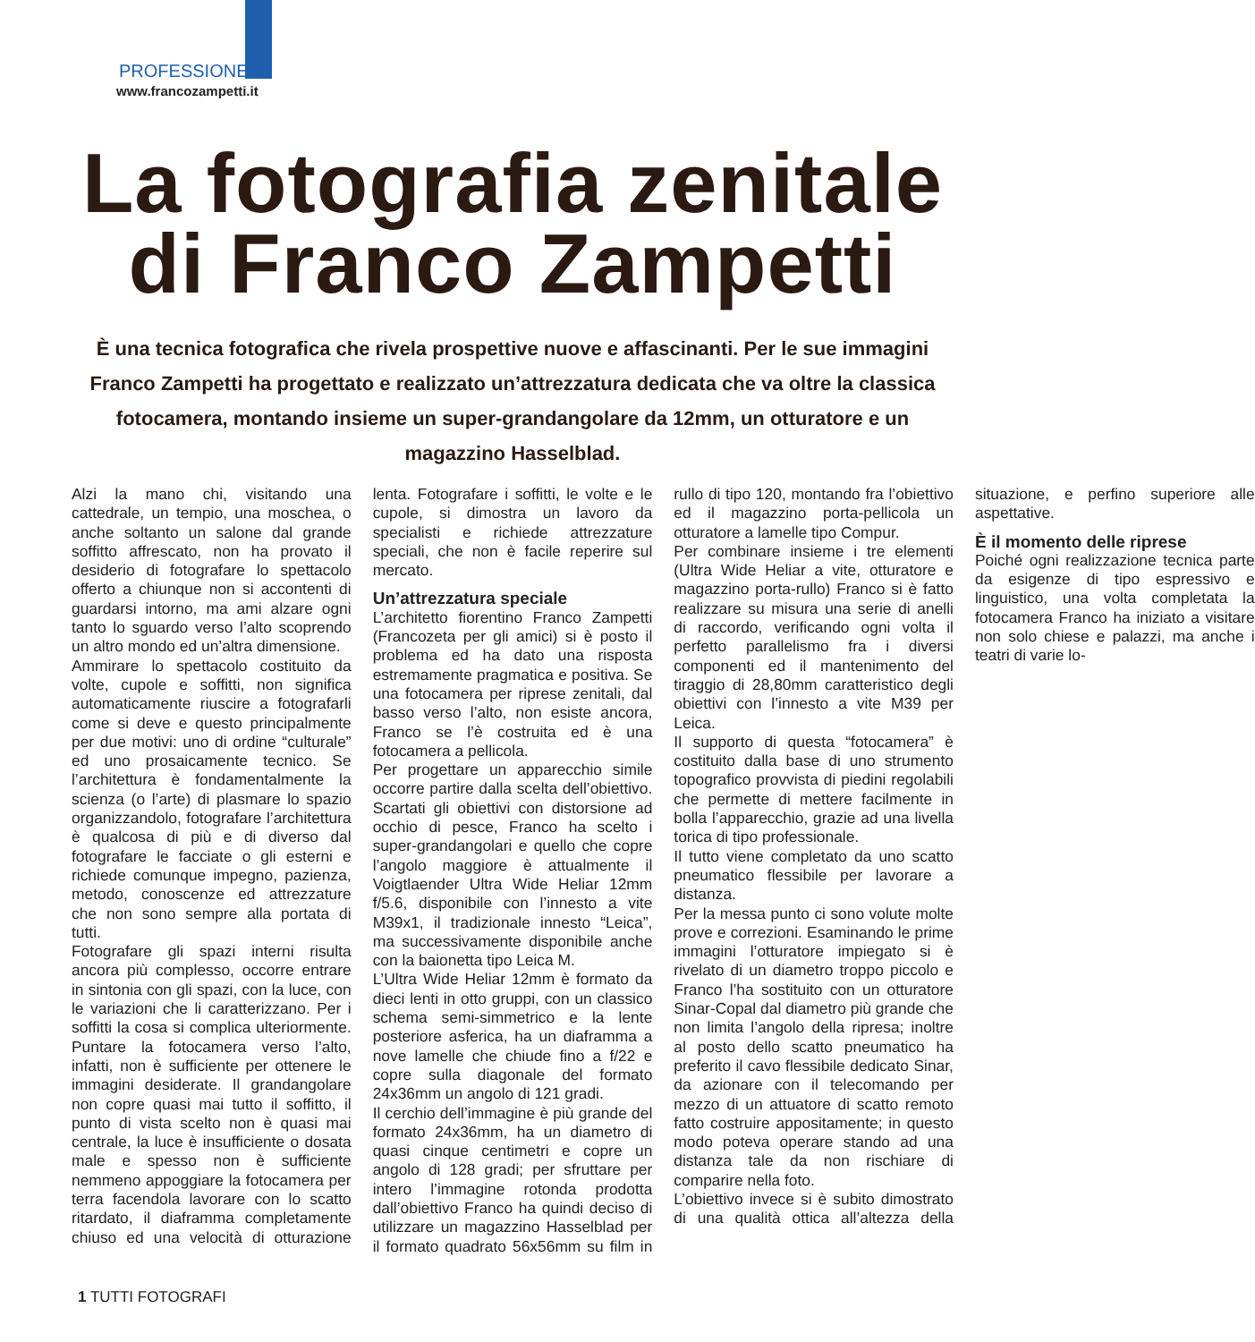PROFESSIONE
www.francozampetti.it
La fotografia zenitale
di Franco Zampetti
È una tecnica fotografica che rivela prospettive nuove e affascinanti. Per le sue immagini Franco Zampetti ha progettato e realizzato un’attrezzatura dedicata che va oltre la classica fotocamera, montando insieme un super-grandangolare da 12mm, un otturatore e un magazzino Hasselblad.
Alzi la mano chi, visitando una cattedrale, un tempio, una moschea, o anche soltanto un salone dal grande soffitto affrescato, non ha provato il desiderio di fotografare lo spettacolo offerto a chiunque non si accontenti di guardarsi intorno, ma ami alzare ogni tanto lo sguardo verso l’alto scoprendo un altro mondo ed un’altra dimensione.
Ammirare lo spettacolo costituito da volte, cupole e soffitti, non significa automaticamente riuscire a fotografarli come si deve e questo principalmente per due motivi: uno di ordine “culturale” ed uno prosaicamente tecnico. Se l’architettura è fondamentalmente la scienza (o l’arte) di plasmare lo spazio organizzandolo, fotografare l’architettura è qualcosa di più e di diverso dal fotografare le facciate o gli esterni e richiede comunque impegno, pazienza, metodo, conoscenze ed attrezzature che non sono sempre alla portata di tutti.
Fotografare gli spazi interni risulta ancora più complesso, occorre entrare in sintonia con gli spazi, con la luce, con le variazioni che li caratterizzano. Per i soffitti la cosa si complica ulteriormente. Puntare la fotocamera verso l’alto, infatti, non è sufficiente per ottenere le immagini desiderate. Il grandangolare non copre quasi mai tutto il soffitto, il punto di vista scelto non è quasi mai centrale, la luce è insufficiente o dosata male e spesso non è sufficiente nemmeno appoggiare la fotocamera per terra facendola lavorare con lo scatto ritardato, il diaframma completamente chiuso ed una velocità di otturazione lenta. Fotografare i soffitti, le volte e le cupole, si dimostra un lavoro da specialisti e richiede attrezzature speciali, che non è facile reperire sul mercato.
Un’attrezzatura speciale
L’architetto fiorentino Franco Zampetti (Francozeta per gli amici) si è posto il problema ed ha dato una risposta estremamente pragmatica e positiva. Se una fotocamera per riprese zenitali, dal basso verso l’alto, non esiste ancora, Franco se l’è costruita ed è una fotocamera a pellicola.
Per progettare un apparecchio simile occorre partire dalla scelta dell’obiettivo. Scartati gli obiettivi con distorsione ad occhio di pesce, Franco ha scelto i super-grandangolari e quello che copre l’angolo maggiore è attualmente il Voigtlaender Ultra Wide Heliar 12mm f/5.6, disponibile con l’innesto a vite M39x1, il tradizionale innesto “Leica”, ma successivamente disponibile anche con la baionetta tipo Leica M.
L’Ultra Wide Heliar 12mm è formato da dieci lenti in otto gruppi, con un classico schema semi-simmetrico e la lente posteriore asferica, ha un diaframma a nove lamelle che chiude fino a f/22 e copre sulla diagonale del formato 24x36mm un angolo di 121 gradi.
Il cerchio dell’immagine è più grande del formato 24x36mm, ha un diametro di quasi cinque centimetri e copre un angolo di 128 gradi; per sfruttare per intero l’immagine rotonda prodotta dall’obiettivo Franco ha quindi deciso di utilizzare un magazzino Hasselblad per il formato quadrato 56x56mm su film in rullo di tipo 120, montando fra l’obiettivo ed il magazzino porta-pellicola un otturatore a lamelle tipo Compur.
Per combinare insieme i tre elementi (Ultra Wide Heliar a vite, otturatore e magazzino porta-rullo) Franco si è fatto realizzare su misura una serie di anelli di raccordo, verificando ogni volta il perfetto parallelismo fra i diversi componenti ed il mantenimento del tiraggio di 28,80mm caratteristico degli obiettivi con l’innesto a vite M39 per Leica.
Il supporto di questa “fotocamera” è costituito dalla base di uno strumento topografico provvista di piedini regolabili che permette di mettere facilmente in bolla l’apparecchio, grazie ad una livella torica di tipo professionale.
Il tutto viene completato da uno scatto pneumatico flessibile per lavorare a distanza.
Per la messa punto ci sono volute molte prove e correzioni. Esaminando le prime immagini l’otturatore impiegato si è rivelato di un diametro troppo piccolo e Franco l’ha sostituito con un otturatore Sinar-Copal dal diametro più grande che non limita l’angolo della ripresa; inoltre al posto dello scatto pneumatico ha preferito il cavo flessibile dedicato Sinar, da azionare con il telecomando per mezzo di un attuatore di scatto remoto fatto costruire appositamente; in questo modo poteva operare stando ad una distanza tale da non rischiare di comparire nella foto.
L’obiettivo invece si è subito dimostrato di una qualità ottica all’altezza della situazione, e perfino superiore alle aspettative.
È il momento delle riprese
Poiché ogni realizzazione tecnica parte da esigenze di tipo espressivo e linguistico, una volta completata la fotocamera Franco ha iniziato a visitare non solo chiese e palazzi, ma anche i teatri di varie lo-
1 TUTTI FOTOGRAFI